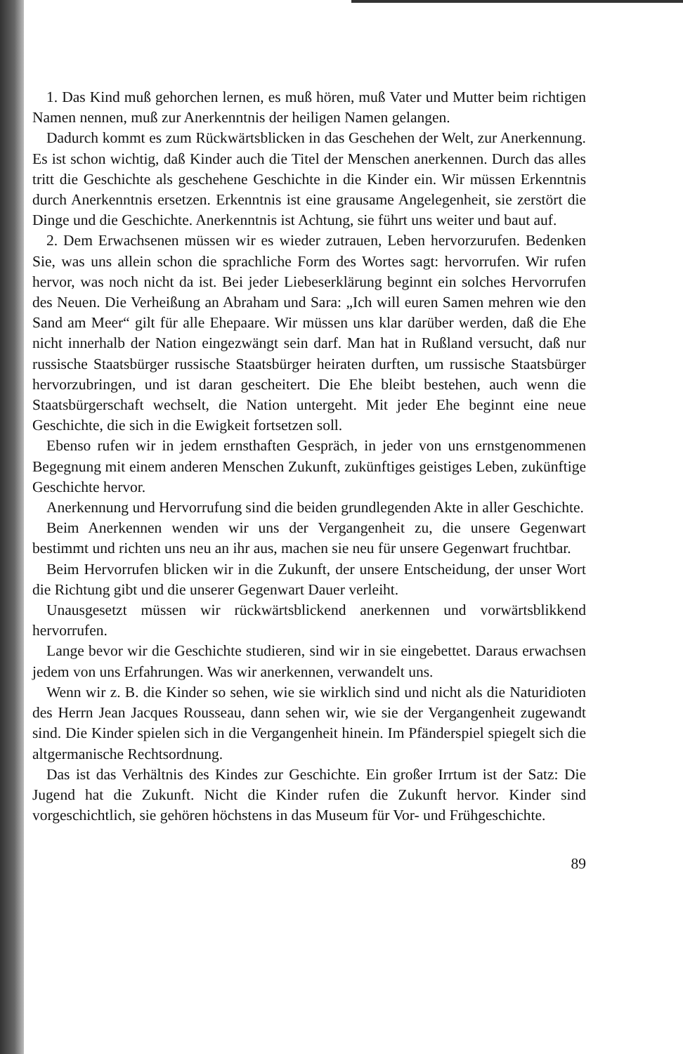1. Das Kind muß gehorchen lernen, es muß hören, muß Vater und Mutter beim richtigen Namen nennen, muß zur Anerkenntnis der heiligen Namen gelangen.
Dadurch kommt es zum Rückwärtsblicken in das Geschehen der Welt, zur Anerkennung. Es ist schon wichtig, daß Kinder auch die Titel der Menschen anerkennen. Durch das alles tritt die Geschichte als geschehene Geschichte in die Kinder ein. Wir müssen Erkenntnis durch Anerkenntnis ersetzen. Erkenntnis ist eine grausame Angelegenheit, sie zerstört die Dinge und die Geschichte. Anerkenntnis ist Achtung, sie führt uns weiter und baut auf.
2. Dem Erwachsenen müssen wir es wieder zutrauen, Leben hervorzurufen. Bedenken Sie, was uns allein schon die sprachliche Form des Wortes sagt: hervorrufen. Wir rufen hervor, was noch nicht da ist. Bei jeder Liebeserklärung beginnt ein solches Hervorrufen des Neuen. Die Verheißung an Abraham und Sara: „Ich will euren Samen mehren wie den Sand am Meer“ gilt für alle Ehepaare. Wir müssen uns klar darüber werden, daß die Ehe nicht innerhalb der Nation eingezwängt sein darf. Man hat in Rußland versucht, daß nur russische Staatsbürger russische Staatsbürger heiraten durften, um russische Staatsbürger hervorzubringen, und ist daran gescheitert. Die Ehe bleibt bestehen, auch wenn die Staatsbürgerschaft wechselt, die Nation untergeht. Mit jeder Ehe beginnt eine neue Geschichte, die sich in die Ewigkeit fortsetzen soll.
Ebenso rufen wir in jedem ernsthaften Gespräch, in jeder von uns ernstgenommenen Begegnung mit einem anderen Menschen Zukunft, zukünftiges geistiges Leben, zukünftige Geschichte hervor.
Anerkennung und Hervorrufung sind die beiden grundlegenden Akte in aller Geschichte.
Beim Anerkennen wenden wir uns der Vergangenheit zu, die unsere Gegenwart bestimmt und richten uns neu an ihr aus, machen sie neu für unsere Gegenwart fruchtbar.
Beim Hervorrufen blicken wir in die Zukunft, der unsere Entscheidung, der unser Wort die Richtung gibt und die unserer Gegenwart Dauer verleiht.
Unausgesetzt müssen wir rückwärtsblickend anerkennen und vorwärtsblikkend hervorrufen.
Lange bevor wir die Geschichte studieren, sind wir in sie eingebettet. Daraus erwachsen jedem von uns Erfahrungen. Was wir anerkennen, verwandelt uns.
Wenn wir z. B. die Kinder so sehen, wie sie wirklich sind und nicht als die Naturidioten des Herrn Jean Jacques Rousseau, dann sehen wir, wie sie der Vergangenheit zugewandt sind. Die Kinder spielen sich in die Vergangenheit hinein. Im Pfänderspiel spiegelt sich die altgermanische Rechtsordnung.
Das ist das Verhältnis des Kindes zur Geschichte. Ein großer Irrtum ist der Satz: Die Jugend hat die Zukunft. Nicht die Kinder rufen die Zukunft hervor. Kinder sind vorgeschichtlich, sie gehören höchstens in das Museum für Vor- und Frühgeschichte.
89